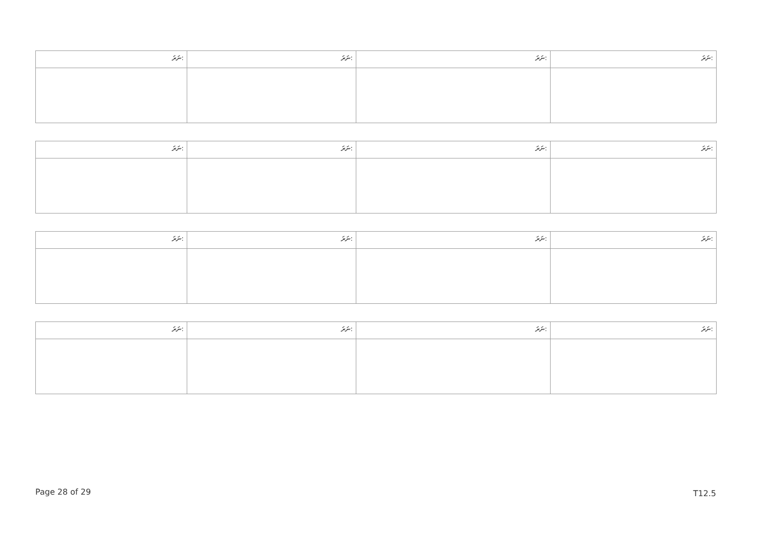| ނަރަ: | ނަރަ: | ނަރަ: | ނަރަ: |
| ނަރަ: | ނަރަ: | ނަރަ: | ނަރަ: |
| ނަރަ: | ނަރަ: | ނަރަ: | ނަރަ: |
| ނަރަ: | ނަރަ: | ނަރަ: | ނަރަ: |
Page 28 of 29 T12.5